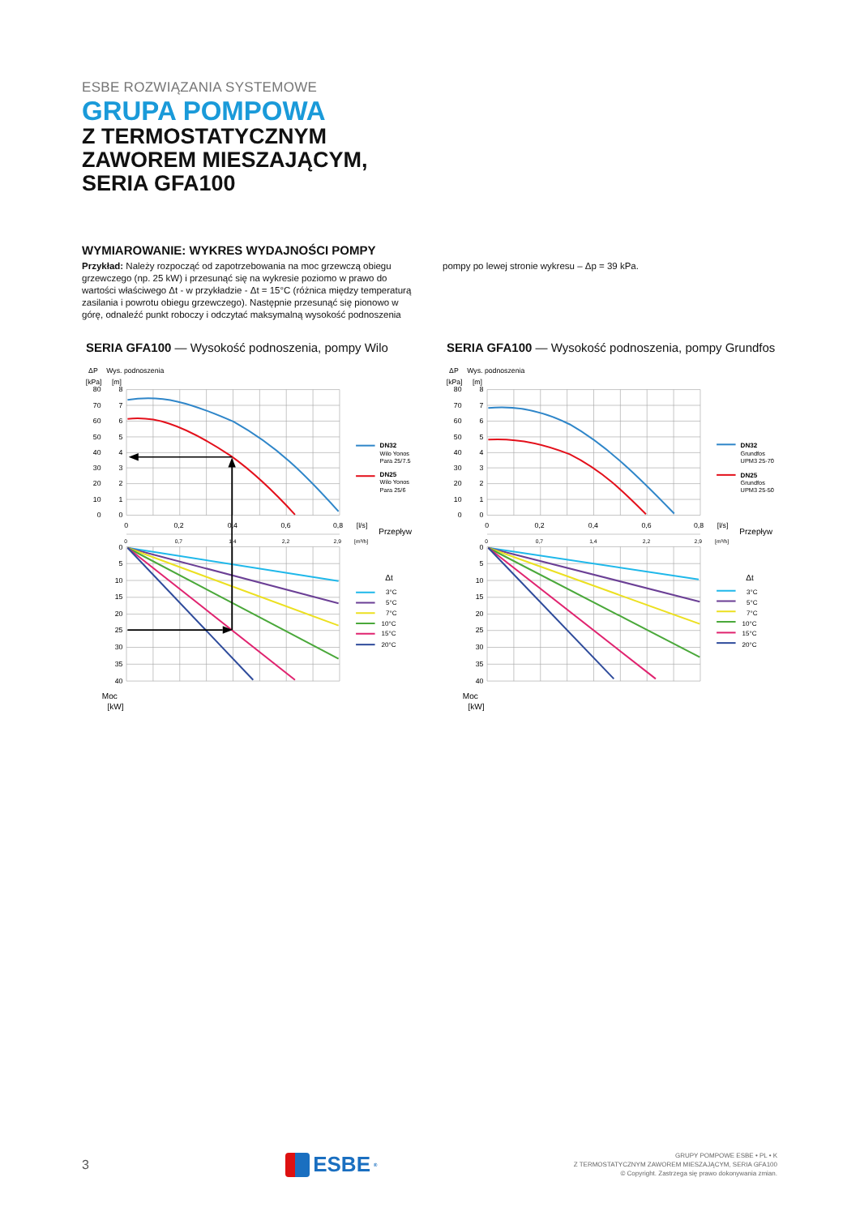ESBE ROZWIĄZANIA SYSTEMOWE
GRUPA POMPOWA
Z TERMOSTATYCZNYM
ZAWOREM MIESZAJĄCYM,
SERIA GFA100
WYMIAROWANIE: WYKRES WYDAJNOŚCI POMPY
Przykład: Należy rozpocząć od zapotrzebowania na moc grzewczą obiegu grzewczego (np. 25 kW) i przesunąć się na wykresie poziomo w prawo do wartości właściwego Δt - w przykładzie - Δt = 15°C (różnica między temperaturą zasilania i powrotu obiegu grzewczego). Następnie przesunąć się pionowo w górę, odnaleźć punkt roboczy i odczytać maksymalną wysokość podnoszenia
pompy po lewej stronie wykresu – Δp = 39 kPa.
SERIA GFA100 — Wysokość podnoszenia, pompy Wilo
ΔP
Wys. podnoszenia
[kPa]
[m]
80
8
70
7
60
6
50
5
40
4
30
3
20
2
10
1
0
0
0
0,2
0,4
0,6
0,8
[l/s]
Przepływ
0
0,7
1,4
2,2
2,9
[m³/h]
0
5
10
15
20
25
30
35
40
Moc
[kW]
DN32
Wilo Yonos
Para 25/7.5
DN25
Wilo Yonos
Para 25/6
Δt
3°C
5°C
7°C
10°C
15°C
20°C
SERIA GFA100 — Wysokość podnoszenia, pompy Grundfos
ΔP
Wys. podnoszenia
[kPa]
[m]
80
8
70
7
60
6
50
5
40
4
30
3
20
2
10
1
0
0
0
0,2
0,4
0,6
0,8
[l/s]
Przepływ
0
0,7
1,4
2,2
2,9
[m³/h]
0
5
10
15
20
25
30
35
40
Moc
[kW]
DN32
Grundfos
UPM3 25-70
DN25
Grundfos
UPM3 25-50
Δt
3°C
5°C
7°C
10°C
15°C
20°C
3
ESBE<sup>®</sup>
GRUPY POMPOWE ESBE • PL • K
Z TERMOSTATYCZNYM ZAWOREM MIESZAJĄCYM, SERIA GFA100
© Copyright. Zastrzega się prawo dokonywania zmian.